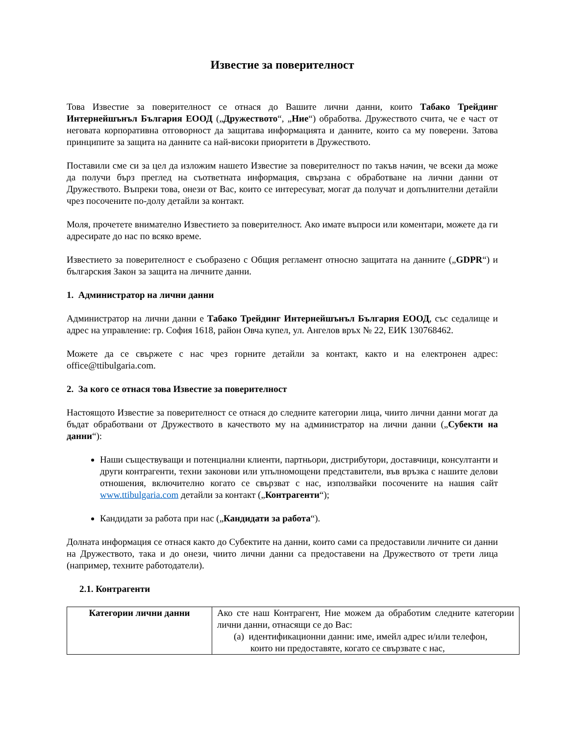Известие за поверителност
Това Известие за поверителност се отнася до Вашите лични данни, които Табако Трейдинг Интернейшънъл България ЕООД („Дружеството“, „Ние“) обработва. Дружеството счита, че е част от неговата корпоративна отговорност да защитава информацията и данните, които са му поверени. Затова принципите за защита на данните са най-високи приоритети в Дружеството.
Поставили сме си за цел да изложим нашето Известие за поверителност по такъв начин, че всеки да може да получи бърз преглед на съответната информация, свързана с обработване на лични данни от Дружеството. Въпреки това, онези от Вас, които се интересуват, могат да получат и допълнителни детайли чрез посочените по-долу детайли за контакт.
Моля, прочетете внимателно Известието за поверителност. Ако имате въпроси или коментари, можете да ги адресирате до нас по всяко време.
Известието за поверителност е съобразено с Общия регламент относно защитата на данните („GDPR“) и българския Закон за защита на личните данни.
1. Администратор на лични данни
Администратор на лични данни е Табако Трейдинг Интернейшънъл България ЕООД, със седалище и адрес на управление: гр. София 1618, район Овча купел, ул. Ангелов връх № 22, ЕИК 130768462.
Можете да се свържете с нас чрез горните детайли за контакт, както и на електронен адрес: office@ttibulgaria.com.
2. За кого се отнася това Известие за поверителност
Настоящото Известие за поверителност се отнася до следните категории лица, чиито лични данни могат да бъдат обработвани от Дружеството в качеството му на администратор на лични данни („Субекти на данни“):
Наши съществуващи и потенциални клиенти, партньори, дистрибутори, доставчици, консултанти и други контрагенти, техни законови или упълномощени представители, във връзка с нашите делови отношения, включително когато се свързват с нас, използвайки посочените на нашия сайт www.ttibulgaria.com детайли за контакт („Контрагенти“);
Кандидати за работа при нас („Кандидати за работа“).
Долната информация се отнася както до Субектите на данни, които сами са предоставили личните си данни на Дружеството, така и до онези, чиито лични данни са предоставени на Дружеството от трети лица (например, техните работодатели).
2.1. Контрагенти
| Категории лични данни | Ако сте наш Контрагент, Ние можем да обработим следните категории лични данни, отнасящи се до Вас: (a) идентификационни данни: име, имейл адрес и/или телефон, които ни предоставяте, когато се свързвате с нас, |